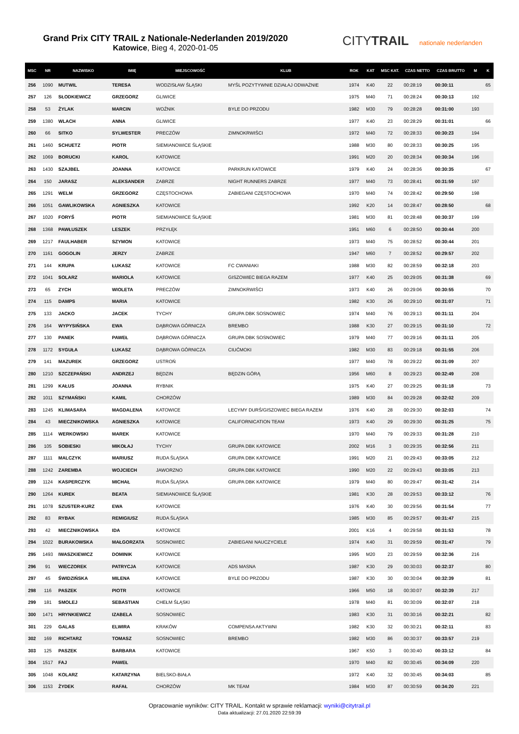Grand Prix CITY TRAIL z Nationale-Nederlanden 2019/2020
Katowice, Bieg 4, 2020-01-05
CITYTRAIL nationale nederlanden
| MSC | NR | NAZWISKO | IMIĘ | MIEJSCOWOŚĆ | KLUB | ROK | KAT | MSC KAT. | CZAS NETTO | CZAS BRUTTO | M | K |
| --- | --- | --- | --- | --- | --- | --- | --- | --- | --- | --- | --- | --- |
| 256 | 1090 | MUTWIL | TERESA | WODZISŁAW ŚLĄSKI | MYŚL POZYTYWNIE DZIAŁAJ ODWAŻNIE | 1974 | K40 | 22 | 00:28:19 | 00:30:11 | | 65 |
| 257 | 126 | SŁODKIEWICZ | GRZEGORZ | GLIWICE | | 1975 | M40 | 71 | 00:28:24 | 00:30:13 | 192 | |
| 258 | 53 | ŻYLAK | MARCIN | WOŹNIK | BYLE DO PRZODU | 1982 | M30 | 79 | 00:28:28 | 00:31:00 | 193 | |
| 259 | 1380 | WLACH | ANNA | GLIWICE | | 1977 | K40 | 23 | 00:28:29 | 00:31:01 | | 66 |
| 260 | 66 | SITKO | SYLWESTER | PRECZÓW | ZIMNOKRWIŚCI | 1972 | M40 | 72 | 00:28:33 | 00:30:23 | 194 | |
| 261 | 1460 | SCHUETZ | PIOTR | SIEMIANOWICE ŚLĄSKIE | | 1988 | M30 | 80 | 00:28:33 | 00:30:25 | 195 | |
| 262 | 1069 | BORUCKI | KAROL | KATOWICE | | 1991 | M20 | 20 | 00:28:34 | 00:30:34 | 196 | |
| 263 | 1430 | SZAJBEL | JOANNA | KATOWICE | PARKRUN KATOWICE | 1979 | K40 | 24 | 00:28:36 | 00:30:35 | | 67 |
| 264 | 150 | JARASZ | ALEKSANDER | ZABRZE | NIGHT RUNNERS ZABRZE | 1977 | M40 | 73 | 00:28:41 | 00:31:59 | 197 | |
| 265 | 1291 | WELM | GRZEGORZ | CZĘSTOCHOWA | ZABIEGANI CZĘSTOCHOWA | 1970 | M40 | 74 | 00:28:42 | 00:29:50 | 198 | |
| 266 | 1051 | GAWLIKOWSKA | AGNIESZKA | KATOWICE | | 1992 | K20 | 14 | 00:28:47 | 00:28:50 | | 68 |
| 267 | 1020 | FORYŚ | PIOTR | SIEMIANOWICE ŚLĄSKIE | | 1981 | M30 | 81 | 00:28:48 | 00:30:37 | 199 | |
| 268 | 1368 | PAWŁUSZEK | LESZEK | PRZYŁĘK | | 1951 | M60 | 6 | 00:28:50 | 00:30:44 | 200 | |
| 269 | 1217 | FAULHABER | SZYMON | KATOWICE | | 1973 | M40 | 75 | 00:28:52 | 00:30:44 | 201 | |
| 270 | 1161 | GOGOLIN | JERZY | ZABRZE | | 1947 | M60 | 7 | 00:28:52 | 00:29:57 | 202 | |
| 271 | 144 | KRUPA | ŁUKASZ | KATOWICE | FC CWANIAKI | 1988 | M30 | 82 | 00:28:59 | 00:32:18 | 203 | |
| 272 | 1041 | SOLARZ | MARIOLA | KATOWICE | GISZOWIEC BIEGA RAZEM | 1977 | K40 | 25 | 00:29:05 | 00:31:38 | | 69 |
| 273 | 65 | ZYCH | WIOLETA | PRECZÓW | ZIMNOKRWIŚCI | 1973 | K40 | 26 | 00:29:06 | 00:30:55 | | 70 |
| 274 | 115 | DAMPS | MARIA | KATOWICE | | 1982 | K30 | 26 | 00:29:10 | 00:31:07 | | 71 |
| 275 | 133 | JACKO | JACEK | TYCHY | GRUPA DBK SOSNOWIEC | 1974 | M40 | 76 | 00:29:13 | 00:31:11 | 204 | |
| 276 | 164 | WYPYSIŃSKA | EWA | DĄBROWA GÓRNICZA | BREMBO | 1988 | K30 | 27 | 00:29:15 | 00:31:10 | | 72 |
| 277 | 130 | PANEK | PAWEŁ | DĄBROWA GÓRNICZA | GRUPA DBK SOSNOWIEC | 1979 | M40 | 77 | 00:29:16 | 00:31:11 | 205 | |
| 278 | 1172 | SYGUŁA | ŁUKASZ | DĄBROWA GÓRNICZA | CIUĆMOKI | 1982 | M30 | 83 | 00:29:18 | 00:31:55 | 206 | |
| 279 | 141 | MAZUREK | GRZEGORZ | USTROŃ | | 1977 | M40 | 78 | 00:29:22 | 00:31:09 | 207 | |
| 280 | 1210 | SZCZEPAŃSKI | ANDRZEJ | BĘDZIN | BĘDZIN GÓRĄ | 1956 | M60 | 8 | 00:29:23 | 00:32:49 | 208 | |
| 281 | 1299 | KAŁUS | JOANNA | RYBNIK | | 1975 | K40 | 27 | 00:29:25 | 00:31:18 | | 73 |
| 282 | 1011 | SZYMAŃSKI | KAMIL | CHORZÓW | | 1989 | M30 | 84 | 00:29:28 | 00:32:02 | 209 | |
| 283 | 1245 | KLIMASARA | MAGDALENA | KATOWICE | LECYMY DURŚ/GISZOWIEC BIEGA RAZEM | 1976 | K40 | 28 | 00:29:30 | 00:32:03 | | 74 |
| 284 | 43 | MIECZNIKOWSKA | AGNIESZKA | KATOWICE | CALIFORNICATION TEAM | 1973 | K40 | 29 | 00:29:30 | 00:31:25 | | 75 |
| 285 | 1114 | WERKOWSKI | MAREK | KATOWICE | | 1970 | M40 | 79 | 00:29:33 | 00:31:28 | 210 | |
| 286 | 105 | SOBIESKI | MIKOŁAJ | TYCHY | GRUPA DBK KATOWICE | 2002 | M16 | 3 | 00:29:35 | 00:32:56 | 211 | |
| 287 | 1111 | MALCZYK | MARIUSZ | RUDA ŚLĄSKA | GRUPA DBK KATOWICE | 1991 | M20 | 21 | 00:29:43 | 00:33:05 | 212 | |
| 288 | 1242 | ZAREMBA | WOJCIECH | JAWORZNO | GRUPA DBK KATOWICE | 1990 | M20 | 22 | 00:29:43 | 00:33:05 | 213 | |
| 289 | 1124 | KASPERCZYK | MICHAŁ | RUDA ŚLĄSKA | GRUPA DBK KATOWICE | 1979 | M40 | 80 | 00:29:47 | 00:31:42 | 214 | |
| 290 | 1264 | KUREK | BEATA | SIEMIANOWICE ŚLĄSKIE | | 1981 | K30 | 28 | 00:29:53 | 00:33:12 | | 76 |
| 291 | 1078 | SZUSTER-KURZ | EWA | KATOWICE | | 1976 | K40 | 30 | 00:29:56 | 00:31:54 | | 77 |
| 292 | 83 | RYBAK | REMIGIUSZ | RUDA ŚLĄSKA | | 1985 | M30 | 85 | 00:29:57 | 00:31:47 | 215 | |
| 293 | 42 | MIECZNIKOWSKA | IDA | KATOWICE | | 2001 | K16 | 4 | 00:29:58 | 00:31:53 | | 78 |
| 294 | 1022 | BURAKOWSKA | MAŁGORZATA | SOSNOWIEC | ZABIEGANI NAUCZYCIELE | 1974 | K40 | 31 | 00:29:59 | 00:31:47 | | 79 |
| 295 | 1493 | IWASZKIEWICZ | DOMINIK | KATOWICE | | 1995 | M20 | 23 | 00:29:59 | 00:32:36 | 216 | |
| 296 | 91 | WIECZOREK | PATRYCJA | KATOWICE | ADS MASNA | 1987 | K30 | 29 | 00:30:03 | 00:32:37 | | 80 |
| 297 | 45 | ŚWIDZIŃSKA | MILENA | KATOWICE | BYLE DO PRZODU | 1987 | K30 | 30 | 00:30:04 | 00:32:39 | | 81 |
| 298 | 116 | PASZEK | PIOTR | KATOWICE | | 1966 | M50 | 18 | 00:30:07 | 00:32:39 | 217 | |
| 299 | 181 | SMOLEJ | SEBASTIAN | CHEŁM ŚLĄSKI | | 1978 | M40 | 81 | 00:30:09 | 00:32:07 | 218 | |
| 300 | 1471 | HRYNKIEWICZ | IZABELA | SOSNOWIEC | | 1983 | K30 | 31 | 00:30:16 | 00:32:21 | | 82 |
| 301 | 229 | GALAS | ELWIRA | KRAKÓW | COMPENSA AKTYWNI | 1982 | K30 | 32 | 00:30:21 | 00:32:11 | | 83 |
| 302 | 169 | RICHTARZ | TOMASZ | SOSNOWIEC | BREMBO | 1982 | M30 | 86 | 00:30:37 | 00:33:57 | 219 | |
| 303 | 125 | PASZEK | BARBARA | KATOWICE | | 1967 | K50 | 3 | 00:30:40 | 00:33:12 | | 84 |
| 304 | 1517 | FAJ | PAWEŁ | | | 1970 | M40 | 82 | 00:30:45 | 00:34:09 | 220 | |
| 305 | 1048 | KOLARZ | KATARZYNA | BIELSKO-BIAŁA | | 1972 | K40 | 32 | 00:30:45 | 00:34:03 | | 85 |
| 306 | 1153 | ŻYDEK | RAFAŁ | CHORZÓW | MK TEAM | 1984 | M30 | 87 | 00:30:59 | 00:34:20 | 221 | |
Opracowanie wyników: CITY TRAIL. Kontakt w sprawie reklamacji: wyniki@citytrail.pl
Data aktualizacji: 27.01.2020 22:59:39